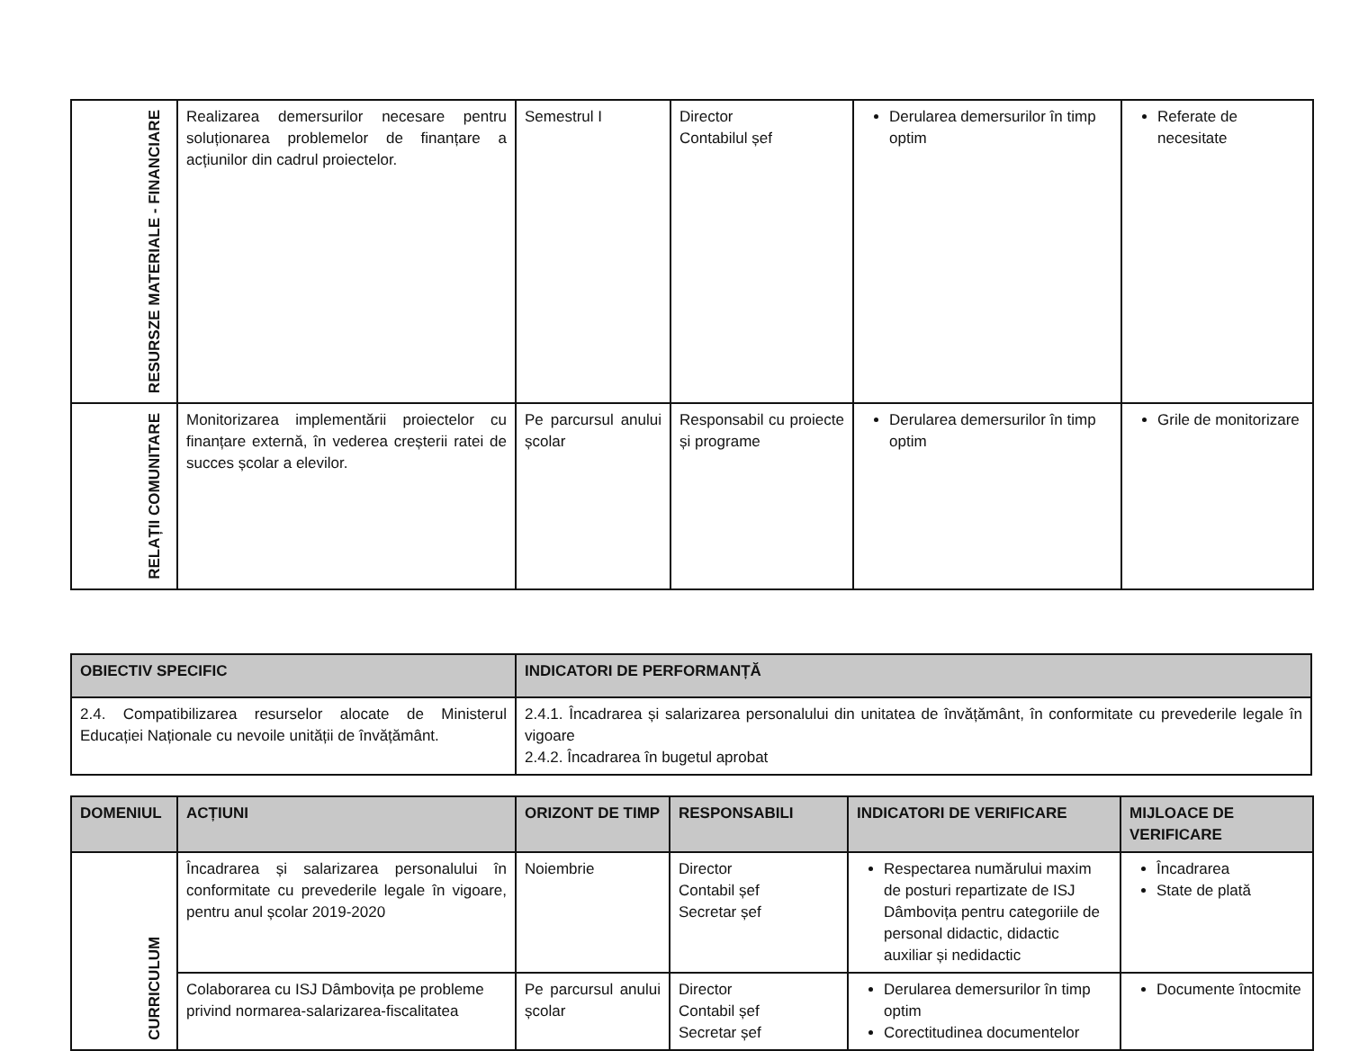| RESURSZE MATERIALE - FINANCIARE | Realizarea demersurilor necesare pentru soluționarea problemelor de finanțare a acțiunilor din cadrul proiectelor. | Semestrul I | Director Contabilul șef | Derularea demersurilor în timp optim | Referate de necesitate |
| RELAȚII COMUNITARE | Monitorizarea implementării proiectelor cu finanțare externă, în vederea creșterii ratei de succes școlar a elevilor. | Pe parcursul anului școlar | Responsabil cu proiecte și programe | Derularea demersurilor în timp optim | Grile de monitorizare |
| OBIECTIV SPECIFIC | INDICATORI DE PERFORMANȚĂ |
| --- | --- |
| 2.4. Compatibilizarea resurselor alocate de Ministerul Educației Naționale cu nevoile unității de învățământ. | 2.4.1. Încadrarea și salarizarea personalului din unitatea de învățământ, în conformitate cu prevederile legale în vigoare 2.4.2. Încadrarea în bugetul aprobat |
| DOMENIUL | ACȚIUNI | ORIZONT DE TIMP | RESPONSABILI | INDICATORI DE VERIFICARE | MIJLOACE DE VERIFICARE |
| --- | --- | --- | --- | --- | --- |
| CURRICULUM | Încadrarea și salarizarea personalului în conformitate cu prevederile legale în vigoare, pentru anul școlar 2019-2020 | Noiembrie | Director Contabil șef Secretar șef | Respectarea numărului maxim de posturi repartizate de ISJ Dâmbovița pentru categoriile de personal didactic, didactic auxiliar și nedidactic | Încadrarea State de plată |
| | Colaborarea cu ISJ Dâmbovița pe probleme privind normarea-salarizarea-fiscalitatea | Pe parcursul anului școlar | Director Contabil șef Secretar șef | Derularea demersurilor în timp optim Corectitudinea documentelor | Documente întocmite |